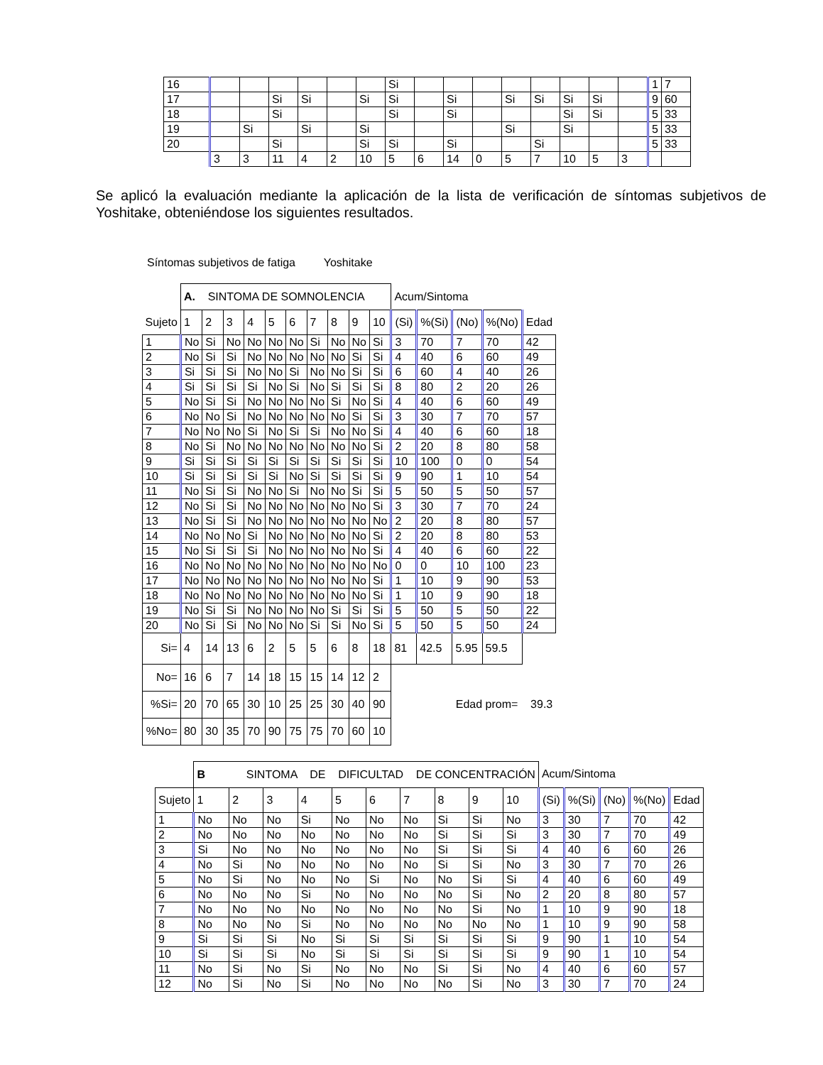| 16 | | | | | | | Si | | | | | | | | | 1 | 7 |
| 17 | | | Si | Si | | Si | Si | | Si | | Si | Si | Si | Si | | 9 | 60 |
| 18 | | | Si | | | | Si | | Si | | | | Si | Si | | 5 | 33 |
| 19 | | Si | | Si | | Si | | | | | Si | | Si | | | 5 | 33 |
| 20 | | | Si | | | Si | Si | | Si | | | Si | | | | 5 | 33 |
| | 3 | 3 | 11 | 4 | 2 | 10 | 5 | 6 | 14 | 0 | 5 | 7 | 10 | 5 | 3 | | |
Se aplicó la evaluación mediante la aplicación de la lista de verificación de síntomas subjetivos de Yoshitake, obteniéndose los siguientes resultados.
Síntomas subjetivos de fatiga Yoshitake
| | A. SINTOMA DE SOMNOLENCIA | | | | | | | | | | Acum/Sintoma | | | | |
| Sujeto | 1 | 2 | 3 | 4 | 5 | 6 | 7 | 8 | 9 | 10 | (Si) | %(Si) | (No) | %(No) | Edad |
| 1 | No | Si | No | No | No | No | Si | No | No | Si | 3 | 70 | 7 | 70 | 42 |
| 2 | No | Si | Si | No | No | No | No | No | Si | Si | 4 | 40 | 6 | 60 | 49 |
| 3 | Si | Si | Si | No | No | Si | No | No | Si | Si | 6 | 60 | 4 | 40 | 26 |
| 4 | Si | Si | Si | Si | No | Si | No | Si | Si | Si | 8 | 80 | 2 | 20 | 26 |
| 5 | No | Si | Si | No | No | No | No | Si | No | Si | 4 | 40 | 6 | 60 | 49 |
| 6 | No | No | Si | No | No | No | No | No | Si | Si | 3 | 30 | 7 | 70 | 57 |
| 7 | No | No | No | Si | No | Si | Si | No | No | Si | 4 | 40 | 6 | 60 | 18 |
| 8 | No | Si | No | No | No | No | No | No | No | Si | 2 | 20 | 8 | 80 | 58 |
| 9 | Si | Si | Si | Si | Si | Si | Si | Si | Si | Si | 10 | 100 | 0 | 0 | 54 |
| 10 | Si | Si | Si | Si | Si | No | Si | Si | Si | Si | 9 | 90 | 1 | 10 | 54 |
| 11 | No | Si | Si | No | No | Si | No | No | Si | Si | 5 | 50 | 5 | 50 | 57 |
| 12 | No | Si | Si | No | No | No | No | No | No | Si | 3 | 30 | 7 | 70 | 24 |
| 13 | No | Si | Si | No | No | No | No | No | No | No | 2 | 20 | 8 | 80 | 57 |
| 14 | No | No | No | Si | No | No | No | No | No | Si | 2 | 20 | 8 | 80 | 53 |
| 15 | No | Si | Si | Si | No | No | No | No | No | Si | 4 | 40 | 6 | 60 | 22 |
| 16 | No | No | No | No | No | No | No | No | No | No | 0 | 0 | 10 | 100 | 23 |
| 17 | No | No | No | No | No | No | No | No | No | Si | 1 | 10 | 9 | 90 | 53 |
| 18 | No | No | No | No | No | No | No | No | No | Si | 1 | 10 | 9 | 90 | 18 |
| 19 | No | Si | Si | No | No | No | No | Si | Si | Si | 5 | 50 | 5 | 50 | 22 |
| 20 | No | Si | Si | No | No | No | Si | Si | No | Si | 5 | 50 | 5 | 50 | 24 |
| Si= | 4 | 14 | 13 | 6 | 2 | 5 | 5 | 6 | 8 | 18 | 81 | 42.5 | 5.95 | 59.5 | |
| No= | 16 | 6 | 7 | 14 | 18 | 15 | 15 | 14 | 12 | 2 | | | | | |
| %Si= | 20 | 70 | 65 | 30 | 10 | 25 | 25 | 30 | 40 | 90 | Edad prom= 39.3 | | | | |
| %No= | 80 | 30 | 35 | 70 | 90 | 75 | 75 | 70 | 60 | 10 | | | | | |
| | B SINTOMA DE DIFICULTAD DE CONCENTRACIÓN | | | | | | | | | | Acum/Sintoma | | | | |
| Sujeto | 1 | 2 | 3 | 4 | 5 | 6 | 7 | 8 | 9 | 10 | (Si) | %(Si) | (No) | %(No) | Edad |
| 1 | No | No | No | Si | No | No | No | Si | Si | No | 3 | 30 | 7 | 70 | 42 |
| 2 | No | No | No | No | No | No | No | Si | Si | Si | 3 | 30 | 7 | 70 | 49 |
| 3 | Si | No | No | No | No | No | No | Si | Si | Si | 4 | 40 | 6 | 60 | 26 |
| 4 | No | Si | No | No | No | No | No | Si | Si | No | 3 | 30 | 7 | 70 | 26 |
| 5 | No | Si | No | No | No | Si | No | No | Si | Si | 4 | 40 | 6 | 60 | 49 |
| 6 | No | No | No | Si | No | No | No | No | Si | No | 2 | 20 | 8 | 80 | 57 |
| 7 | No | No | No | No | No | No | No | No | Si | No | 1 | 10 | 9 | 90 | 18 |
| 8 | No | No | No | Si | No | No | No | No | No | No | 1 | 10 | 9 | 90 | 58 |
| 9 | Si | Si | Si | No | Si | Si | Si | Si | Si | Si | 9 | 90 | 1 | 10 | 54 |
| 10 | Si | Si | Si | No | Si | Si | Si | Si | Si | Si | 9 | 90 | 1 | 10 | 54 |
| 11 | No | Si | No | Si | No | No | No | Si | Si | No | 4 | 40 | 6 | 60 | 57 |
| 12 | No | Si | No | Si | No | No | No | No | Si | No | 3 | 30 | 7 | 70 | 24 |